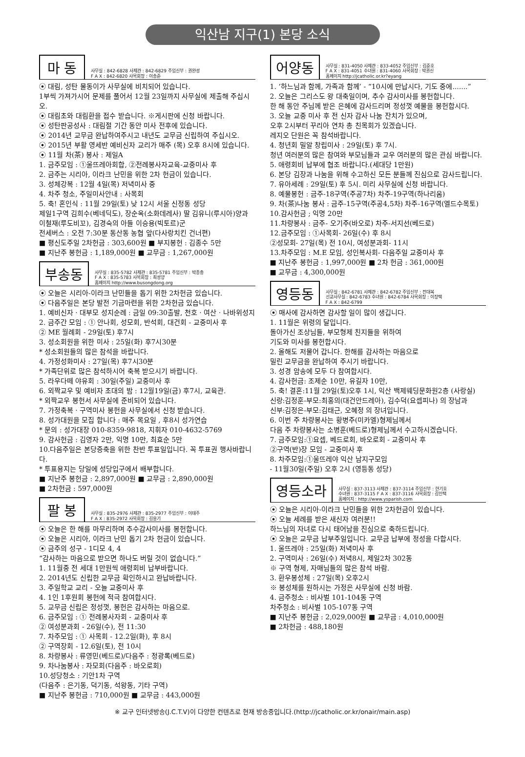익산남 지구(1) 본당 소식
마 동
사무실 : 842-6828 사제관 : 842-6829 주임신부 : 권완성
F A X : 842-6820 사목회장 : 이송준
⦿ 대림, 성탄 물동이가 사무실에 비치되어 있습니다.
1부씩 가져가시어 문제를 풀어서 12월 23일까지 사무실에 제출해 주십시오.
⦿ 대림초와 대림환을 접수 받습니다. ※게시판에 신청 바랍니다.
⦿ 성탄판공성사 : 대림절 기간 동안 미사 전후에 있습니다.
⦿ 2014년 교무금 완납하여주시고 내년도 교무금 신립하여 주십시오.
⦿ 2015년 부활 영세반 예비신자 교리가 매주 (목) 오후 8시에 있습니다.
⦿ 11월 차(茶) 봉사 : 제일A
1. 금주모임 : ①울뜨레아회합, ②전례봉사자교육-교중미사 후
2. 금주는 시리아, 이라크 난민을 위한 2차 헌금이 있습니다.
3. 성체강복 : 12월 4일(목) 저녁미사 중
4. 차주 청소, 주일미사안내 : 사목회
5. 축! 혼인식 : 11월 29일(토) 낮 12시 서울 신정동 성당
제일1구역 김희수(베네딕도), 장순옥(소화데레사) 딸 김유니(루시아)양과
이철재(루도비꼬), 김경숙의 아들 이승용(빅토르)군
전세버스 : 오전 7:30분 동산동 농협 앞(다사랑치킨 건너편)
■ 평신도주일 2차헌금 : 303,600원 ■ 부지봉헌 : 김종수 5만
■ 지난주 봉헌금 : 1,189,000원 ■ 교무금 : 1,267,000원
부송동
사무실 : 835-5782 사제관 : 835-5781 주임신부 : 박종충
F A X : 835-5783 사목회장 : 최성양
홈페이지 http://www.busongdong.org
⦿ 오늘은 시리아-이라크 난민들을 돕기 위한 2차헌금 있습니다.
⦿ 다음주일은 본당 발전 기금마련을 위한 2차헌금 있습니다.
1. 예비신자 · 대부모 성지순례 : 금일 09:30출발, 천호 · 여산 · 나바위성지
2. 금주간 모임 : ① 안나회, 성모회, 반석회, 대건회 - 교중미사 후
② ME 월례회 - 29일(토) 후7시
3. 성소회원을 위한 미사 : 25일(화) 후7시30분
* 성소회원들의 많은 참석을 바랍니다.
4. 가정성화미사 : 27일(목) 후7시30분
* 가족단위로 많은 참석하시어 축복 받으시기 바랍니다.
5. 라우다떼 야유회 : 30일(주일) 교중미사 후
6. 외짝교우 및 예비자 초대의 밤 : 12월19일(금) 후7시, 교육관.
* 외짝교우 봉헌서 사무실에 준비되어 있습니다.
7. 가정축복 · 구역미사 봉헌을 사무실에서 신청 받습니다.
8. 성가대원을 모집 합니다 : 매주 목요일 , 후8시 성가연습
* 문의 : 성가대장 010-8359-9818, 지휘자 010-4632-5769
9. 감사헌금 : 김영자 2만, 익명 10만, 최효순 5만
10.다음주일은 본당증축을 위한 찬반 투표일입니다. 꼭 투표권 행사바랍니다.
* 투표용지는 당일에 성당입구에서 배부합니다.
■ 지난주 봉헌금 : 2,897,000원 ■ 교무금 : 2,890,000원
■ 2차헌금 : 597,000원
팔 봉
사무실 : 835-2976 사제관 : 835-2977 주임신부 : 이태주
F A X : 835-2972 사목회장 : 김용기
⦿ 오늘은 한 해를 마무리하며 추수감사미사를 봉헌합니다.
⦿ 오늘은 시리아, 이라크 난민 돕기 2차 헌금이 있습니다.
⦿ 금주의 성구 - 1디모 4, 4
“감사하는 마음으로 받으면 하나도 버릴 것이 없습니다.”
1. 11월중 전 세대 1만원씩 애령회비 납부바랍니다.
2. 2014년도 신립한 교무금 확인하시고 완납바랍니다.
3. 주일학교 교리 - 오늘 교중미사 후
4. 1인 1후원회 봉헌에 적극 참여합시다.
5. 교무금 신립은 정성껏, 봉헌은 감사하는 마음으로.
6. 금주모임 : ① 전례봉사자회 - 교중미사 후
② 여성분과회 - 26일(수), 전 11:30
7. 차주모임 : ① 사목회 - 12.2일(화), 후 8시
② 구역장회 - 12.6일(토), 전 10시
8. 차량봉사 : 류영민(베드로)/다음주 : 정광록(베드로)
9. 차나눔봉사 : 자모회(다음주 : 바오로회)
10.성당청소 : 기안1차 구역
(다음주 : 은기동, 덕기동, 석왕동, 기타 구역)
■ 지난주 봉헌금 : 710,000원 ■ 교무금 : 443,000원
어양동
사무실 : 831-4050 사제관 : 833-4052 주임신부 : 김준호
F A X : 831-4051 수녀원 : 831-4060 사목회장 : 박권신
홈페이지 http://jcatholic.or.kr?eyang
1. ‘하느님과 함께, 가족과 함께’ - “10시에 만납시다, 기도 중에.......”
2. 오늘은 그리스도 왕 대축일이며, 추수 감사미사를 봉헌합니다.
한 해 동안 주님께 받은 은혜에 감사드리며 정성껏 예물을 봉헌합시다.
3. 오늘 교중 미사 후 전 신자 감사 나눔 잔치가 있으며,
오후 2시부터 꾸리아 연차 총 친목회가 있겠습니다.
레지오 단원은 꼭 참석바랍니다.
4. 청년회 밀알 창립미사 : 29일(토) 후 7시.
청년 여러분의 많은 참여와 부모님들과 교우 여러분의 많은 관심 바랍니다.
5. 애령회비 납부에 협조 바랍니다.(세대당 1만원)
6. 본당 김장과 나눔을 위해 수고하신 모든 분들께 진심으로 감사드립니다.
7. 유아세례 : 29일(토) 후 5시. 미리 사무실에 신청 바랍니다.
8. 예물봉헌 : 금주-18구역(주공7차) 차주-19구역(하나리움)
9. 차(茶)나눔 봉사 : 금주-15구역(주공4,5차) 차주-16구역(엘드수목토)
10.감사헌금 ; 익명 20만
11.차량봉사 : 금주- 오기주(바오로) 차주-서지선(베드로)
12.금주모임 : ①사목회- 26일(수) 후 8시
②성모회- 27일(목) 전 10시, 여성분과회- 11시
13.차주모임 : M.E 모임, 성인복사회- 다음주일 교중미사 후
■ 지난주 봉헌금 : 1,997,000원 ■ 2차 헌금 : 361,000원
■ 교무금 : 4,300,000원
영등동
사무실 : 842-6781 사제관 : 842-6782 주임신부 : 전대복
선교사무실 : 842-6783 수녀원 : 842-6784 사목회장 : 이장택
F A X : 842-6799
⦿ 매사에 감사하면 감사할 일이 많이 생깁니다.
1. 11월은 위령의 달입니다.
돌아가신 조상님들, 부모형제 친지들을 위하여
기도와 미사를 봉헌합시다.
2. 올해도 저물어 갑니다. 한해를 감사하는 마음으로
밀린 교무금을 완납하여 주시기 바랍니다.
3. 성경 암송에 모두 다 참여합시다.
4. 감사헌금: 조제순 10만, 유길자 10만,
5. 축! 결혼:11월 29일(토)오후 1시, 익산 백제웨딩문화원2층 (사랑실)
신랑:김정훈-부모:최홍의(대건안드레아), 김수덕(요셉피나) 의 장남과
신부:김정은-부모:김태근, 오혜정 의 장녀입니다.
6. 이번 주 차량봉사는 황병주(미카엘)형제님께서
다음 주 차량봉사는 소병훈(베드로)형제님께서 수고하시겠습니다.
7. 금주모임:①요셉, 베드로회, 바오로회 - 교중미사 후
②구역(반)장 모임 - 교중미사 후
8. 차주모임:①울뜨레야 익산 남지구모임
- 11월30일(주일) 오후 2시 (영등동 성당)
영등소라
사무실 : 837-3113 사제관 : 837-3114 주임신부 : 한기호
수녀원 : 837-3115 F A X : 837-3116 사목회장 : 김인택
홈페이지 : http://www.ysparish.com
⦿ 오늘은 시리아-이라크 난민들을 위한 2차헌금이 있습니다.
⦿ 오늘 세례를 받은 새신자 여러분!!
하느님의 자녀로 다시 태어남을 진심으로 축하드립니다.
⦿ 오늘은 교무금 납부주일입니다. 교무금 납부에 정성을 다합시다.
1. 울뜨레야 : 25일(화) 저녁미사 후
2. 구역미사 : 26일(수) 저녁8시, 제일2차 302동
※ 구역 형제, 자매님들의 많은 참석 바람.
3. 환우봉성체 : 27일(목) 오후2시
※ 봉성체를 원하시는 가정은 사무실에 신청 바람.
4. 금주청소 : 비사벌 101-104동 구역
차주청소 : 비사벌 105-107동 구역
■ 지난주 봉헌금 : 2,029,000원 ■ 교무금 : 4,010,000원
■ 2차헌금 : 488,180원
※ 교구 인터넷방송(J.C.T.V)이 다양한 컨텐츠로 현재 방송중입니다.(http://jcatholic.or.kr/onair/main.asp)